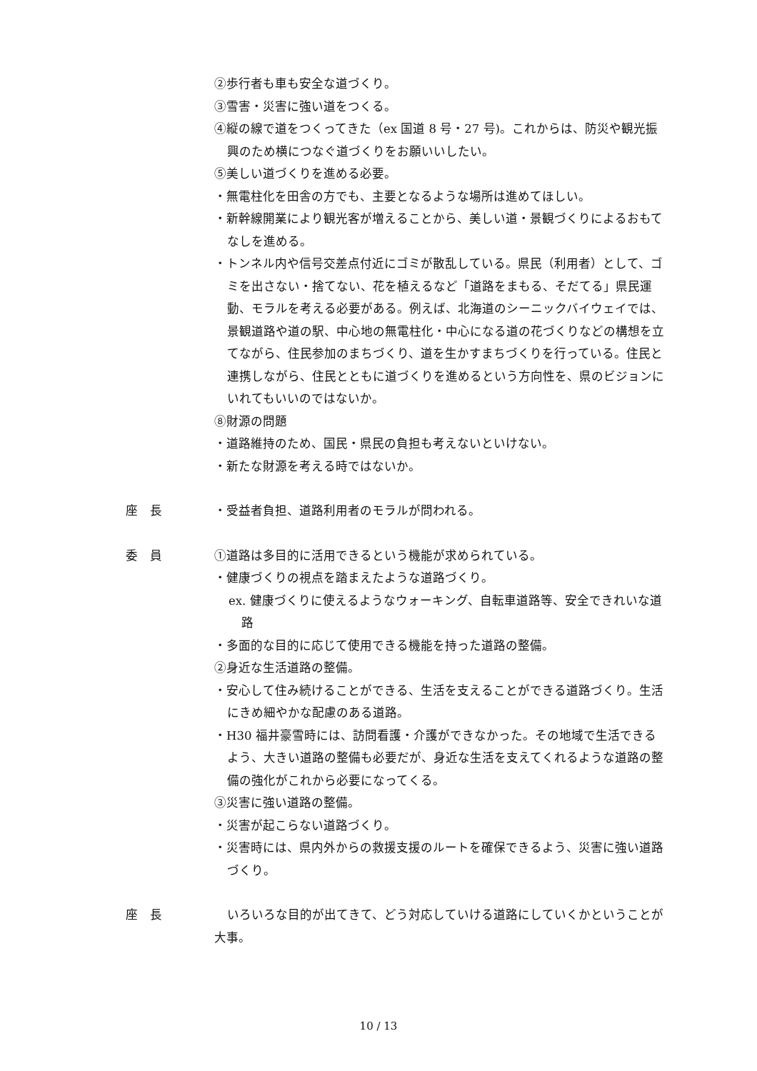②歩行者も車も安全な道づくり。
③雪害・災害に強い道をつくる。
④縦の線で道をつくってきた（ex 国道 8 号・27 号)。これからは、防災や観光振興のため横につなぐ道づくりをお願いいしたい。
⑤美しい道づくりを進める必要。
・無電柱化を田舎の方でも、主要となるような場所は進めてほしい。
・新幹線開業により観光客が増えることから、美しい道・景観づくりによるおもてなしを進める。
・トンネル内や信号交差点付近にゴミが散乱している。県民（利用者）として、ゴミを出さない・捨てない、花を植えるなど「道路をまもる、そだてる」県民運動、モラルを考える必要がある。例えば、北海道のシーニックバイウェイでは、景観道路や道の駅、中心地の無電柱化・中心になる道の花づくりなどの構想を立てながら、住民参加のまちづくり、道を生かすまちづくりを行っている。住民と連携しながら、住民とともに道づくりを進めるという方向性を、県のビジョンにいれてもいいのではないか。
⑧財源の問題
・道路維持のため、国民・県民の負担も考えないといけない。
・新たな財源を考える時ではないか。
座　長 ・受益者負担、道路利用者のモラルが問われる。
委　員 ①道路は多目的に活用できるという機能が求められている。
・健康づくりの視点を踏まえたような道路づくり。
ex. 健康づくりに使えるようなウォーキング、自転車道路等、安全できれいな道路
・多面的な目的に応じて使用できる機能を持った道路の整備。
②身近な生活道路の整備。
・安心して住み続けることができる、生活を支えることができる道路づくり。生活にきめ細やかな配慮のある道路。
・H30 福井豪雪時には、訪問看護・介護ができなかった。その地域で生活できるよう、大きい道路の整備も必要だが、身近な生活を支えてくれるような道路の整備の強化がこれから必要になってくる。
③災害に強い道路の整備。
・災害が起こらない道路づくり。
・災害時には、県内外からの救援支援のルートを確保できるよう、災害に強い道路づくり。
座　長 いろいろな目的が出てきて、どう対応していける道路にしていくかということが大事。
10 / 13